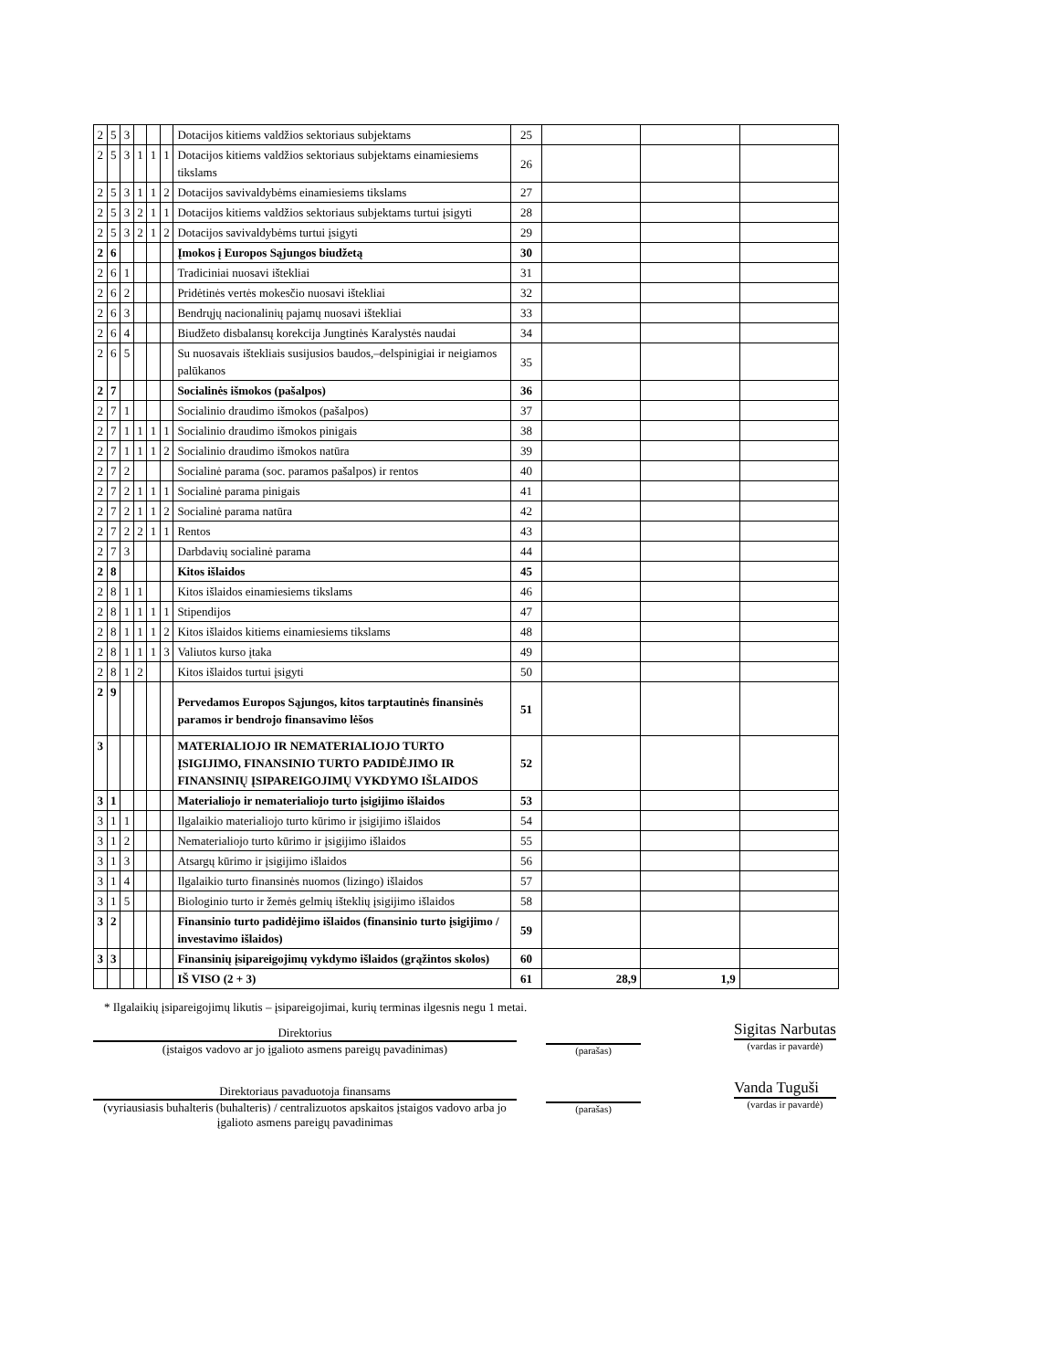| 2 | 5 | 3 | | | | Dotacijos kitiems valdžios sektoriaus subjektams | 25 | | | |
| 2 | 5 | 3 | 1 | 1 | 1 | Dotacijos kitiems valdžios sektoriaus subjektams einamiesiems tikslams | 26 | | | |
| 2 | 5 | 3 | 1 | 1 | 2 | Dotacijos savivaldybėms einamiesiems tikslams | 27 | | | |
| 2 | 5 | 3 | 2 | 1 | 1 | Dotacijos kitiems valdžios sektoriaus subjektams turtui įsigyti | 28 | | | |
| 2 | 5 | 3 | 2 | 1 | 2 | Dotacijos savivaldybėms turtui įsigyti | 29 | | | |
| 2 | 6 | | | | | Įmokos į Europos Sąjungos biudžetą | 30 | | | |
| 2 | 6 | 1 | | | | Tradiciniai nuosavi ištekliai | 31 | | | |
| 2 | 6 | 2 | | | | Pridėtinės vertės mokesčio nuosavi ištekliai | 32 | | | |
| 2 | 6 | 3 | | | | Bendrųjų nacionalinių pajamų nuosavi ištekliai | 33 | | | |
| 2 | 6 | 4 | | | | Biudžeto disbalansų korekcija Jungtinės Karalystės naudai | 34 | | | |
| 2 | 6 | 5 | | | | Su nuosavais ištekliais susijusios baudos,–delspinigiai ir neigiamos palūkanos | 35 | | | |
| 2 | 7 | | | | | Socialinės išmokos (pašalpos) | 36 | | | |
| 2 | 7 | 1 | | | | Socialinio draudimo išmokos (pašalpos) | 37 | | | |
| 2 | 7 | 1 | 1 | 1 | 1 | Socialinio draudimo išmokos pinigais | 38 | | | |
| 2 | 7 | 1 | 1 | 1 | 2 | Socialinio draudimo išmokos natūra | 39 | | | |
| 2 | 7 | 2 | | | | Socialinė parama (soc. paramos pašalpos) ir rentos | 40 | | | |
| 2 | 7 | 2 | 1 | 1 | 1 | Socialinė parama pinigais | 41 | | | |
| 2 | 7 | 2 | 1 | 1 | 2 | Socialinė parama natūra | 42 | | | |
| 2 | 7 | 2 | 2 | 1 | 1 | Rentos | 43 | | | |
| 2 | 7 | 3 | | | | Darbdavių socialinė parama | 44 | | | |
| 2 | 8 | | | | | Kitos išlaidos | 45 | | | |
| 2 | 8 | 1 | 1 | | | Kitos išlaidos einamiesiems tikslams | 46 | | | |
| 2 | 8 | 1 | 1 | 1 | 1 | Stipendijos | 47 | | | |
| 2 | 8 | 1 | 1 | 1 | 2 | Kitos išlaidos kitiems einamiesiems tikslams | 48 | | | |
| 2 | 8 | 1 | 1 | 1 | 3 | Valiutos kurso įtaka | 49 | | | |
| 2 | 8 | 1 | 2 | | | Kitos išlaidos turtui įsigyti | 50 | | | |
| 2 | 9 | | | | | Pervedamos Europos Sąjungos, kitos tarptautinės finansinės paramos ir bendrojo finansavimo lėšos | 51 | | | |
| 3 | | | | | | MATERIALIOJO IR NEMATERIALIOJO TURTO ĮSIGIJIMO, FINANSINIO TURTO PADIDĖJIMO IR FINANSINIŲ ĮSIPAREIGOJIMŲ VYKDYMO IŠLAIDOS | 52 | | | |
| 3 | 1 | | | | | Materialiojo ir nematerialiojo turto įsigijimo išlaidos | 53 | | | |
| 3 | 1 | 1 | | | | Ilgalaikio materialiojo turto kūrimo ir įsigijimo išlaidos | 54 | | | |
| 3 | 1 | 2 | | | | Nematerialiojo turto kūrimo ir įsigijimo išlaidos | 55 | | | |
| 3 | 1 | 3 | | | | Atsargų kūrimo ir įsigijimo išlaidos | 56 | | | |
| 3 | 1 | 4 | | | | Ilgalaikio turto finansinės nuomos (lizingo) išlaidos | 57 | | | |
| 3 | 1 | 5 | | | | Biologinio turto ir žemės gelmių išteklių įsigijimo išlaidos | 58 | | | |
| 3 | 2 | | | | | Finansinio turto padidėjimo išlaidos (finansinio turto įsigijimo / investavimo išlaidos) | 59 | | | |
| 3 | 3 | | | | | Finansinių įsipareigojimų vykdymo išlaidos (grąžintos skolos) | 60 | | | |
| | | | | | | IŠ VISO (2 + 3) | 61 | 28,9 | 1,9 | |
* Ilgalaikių įsipareigojimų likutis – įsipareigojimai, kurių terminas ilgesnis negu 1 metai.
Direktorius
(įstaigos vadovo ar jo įgalioto asmens pareigų pavadinimas)
(parašas)
Sigitas Narbutas
(vardas ir pavardė)
Direktoriaus pavaduotoja finansams
(vyriausiasis buhalteris (buhalteris) / centralizuotos apskaitos įstaigos vadovo arba jo įgalioto asmens pareigų pavadinimas
(parašas)
Vanda Tuguši
(vardas ir pavardė)